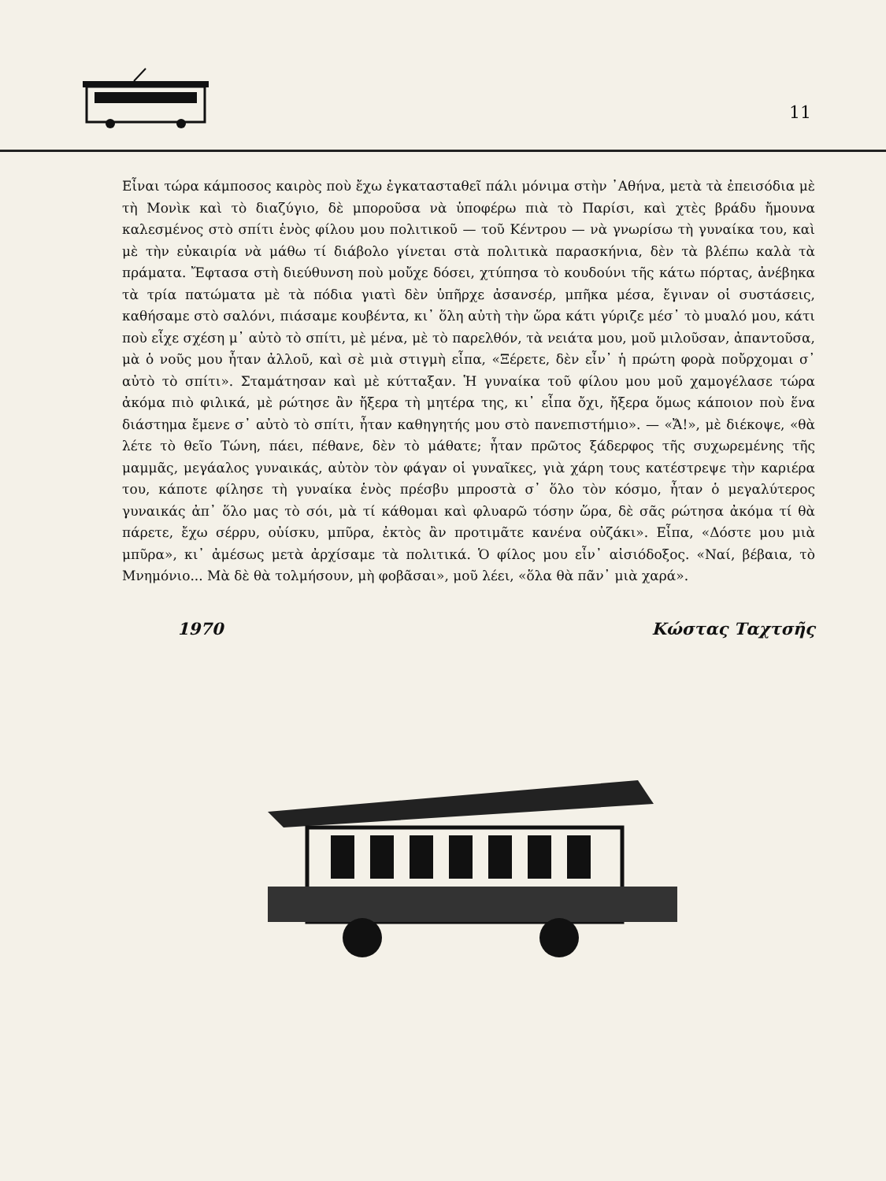11
Εἶναι τώρα κάμποσος καιρὸς ποὺ ἔχω ἐγκατασταθεῖ πάλι μόνιμα στὴν ᾿Αθήνα, μετὰ τὰ ἐπεισόδια μὲ τὴ Μονὶκ καὶ τὸ διαζύγιο, δὲ μποροῦσα νὰ ὑποφέρω πιὰ τὸ Παρίσι, καὶ χτὲς βράδυ ἤμουνα καλεσμένος στὸ σπίτι ἑνὸς φίλου μου πολιτικοῦ — τοῦ Κέντρου — νὰ γνωρίσω τὴ γυναίκα του, καὶ μὲ τὴν εὐκαιρία νὰ μάθω τί διάβολο γίνεται στὰ πολιτικὰ παρασκήνια, δὲν τὰ βλέπω καλὰ τὰ πράματα. Ἔφτασα στὴ διεύθυνση ποὺ μοὔχε δόσει, χτύπησα τὸ κουδούνι τῆς κάτω πόρτας, ἀνέβηκα τὰ τρία πατώματα μὲ τὰ πόδια γιατὶ δὲν ὑπῆρχε ἀσανσέρ, μπῆκα μέσα, ἔγιναν οἱ συστάσεις, καθήσαμε στὸ σαλόνι, πιάσαμε κουβέντα, κι᾿ ὅλη αὐτὴ τὴν ὥρα κάτι γύριζε μέσ᾿ τὸ μυαλό μου, κάτι ποὺ εἶχε σχέση μ᾿ αὐτὸ τὸ σπίτι, μὲ μένα, μὲ τὸ παρελθόν, τὰ νειάτα μου, μοῦ μιλοῦσαν, ἀπαντοῦσα, μὰ ὁ νοῦς μου ἦταν ἀλλοῦ, καὶ σὲ μιὰ στιγμὴ εἶπα, «Ξέρετε, δὲν εἶν᾿ ἡ πρώτη φορὰ ποὔρχομαι σ᾿ αὐτὸ τὸ σπίτι». Σταμάτησαν καὶ μὲ κύτταξαν. Ἡ γυναίκα τοῦ φίλου μου μοῦ χαμογέλασε τώρα ἀκόμα πιὸ φιλικά, μὲ ρώτησε ἂν ἤξερα τὴ μητέρα της, κι᾿ εἶπα ὄχι, ἤξερα ὅμως κάποιον ποὺ ἕνα διάστημα ἔμενε σ᾿ αὐτὸ τὸ σπίτι, ἦταν καθηγητής μου στὸ πανεπιστήμιο». — «Ἄ!», μὲ διέκοψε, «θὰ λέτε τὸ θεῖο Τώνη, πάει, πέθανε, δὲν τὸ μάθατε; ἦταν πρῶτος ξάδερφος τῆς συχωρεμένης τῆς μαμμᾶς, μεγάαλος γυναικάς, αὐτὸν τὸν φάγαν οἱ γυναῖκες, γιὰ χάρη τους κατέστρεψε τὴν καριέρα του, κάποτε φίλησε τὴ γυναίκα ἑνὸς πρέσβυ μπροστὰ σ᾿ ὅλο τὸν κόσμο, ἦταν ὁ μεγαλύτερος γυναικάς ἀπ᾿ ὅλο μας τὸ σόι, μὰ τί κάθομαι καὶ φλυαρῶ τόσην ὥρα, δὲ σᾶς ρώτησα ἀκόμα τί θὰ πάρετε, ἔχω σέρρυ, οὐίσκυ, μπῦρα, ἐκτὸς ἂν προτιμᾶτε κανένα οὐζάκι». Εἶπα, «Δόστε μου μιὰ μπῦρα», κι᾿ ἀμέσως μετὰ ἀρχίσαμε τὰ πολιτικά. Ὁ φίλος μου εἶν᾿ αἰσιόδοξος. «Ναί, βέβαια, τὸ Μνημόνιο... Μὰ δὲ θὰ τολμήσουν, μὴ φοβᾶσαι», μοῦ λέει, «ὅλα θὰ πᾶν᾿ μιὰ χαρά».
1970 Κώστας Ταχτσῆς